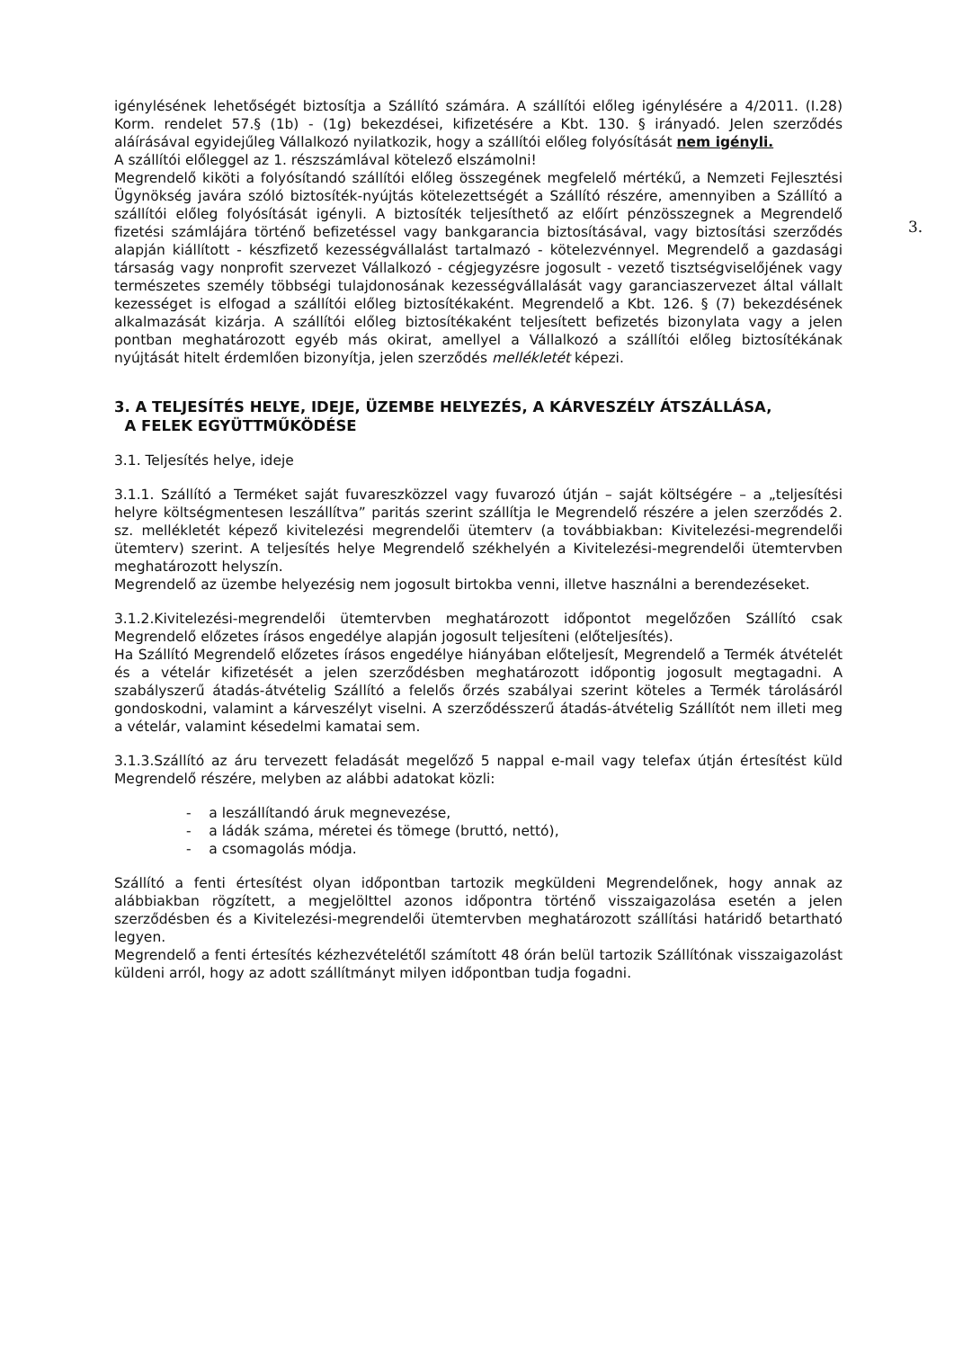3.
igénylésének lehetőségét biztosítja a Szállító számára. A szállítói előleg igénylésére a 4/2011. (I.28) Korm. rendelet 57.§ (1b) - (1g) bekezdései, kifizetésére a Kbt. 130. § irányadó. Jelen szerződés aláírásával egyidejűleg Vállalkozó nyilatkozik, hogy a szállítói előleg folyósítását nem igényli.
A szállítói előleggel az 1. részszámlával kötelező elszámolni!
Megrendelő kiköti a folyósítandó szállítói előleg összegének megfelelő mértékű, a Nemzeti Fejlesztési Ügynökség javára szóló biztosíték-nyújtás kötelezettségét a Szállító részére, amennyiben a Szállító a szállítói előleg folyósítását igényli. A biztosíték teljesíthető az előírt pénzösszegnek a Megrendelő fizetési számlájára történő befizetéssel vagy bankgarancia biztosításával, vagy biztosítási szerződés alapján kiállított - készfizető kezességvállalást tartalmazó - kötelezvénnyel. Megrendelő a gazdasági társaság vagy nonprofit szervezet Vállalkozó - cégjegyzésre jogosult - vezető tisztségviselőjének vagy természetes személy többségi tulajdonosának kezességvállalását vagy garanciaszervezet által vállalt kezességet is elfogad a szállítói előleg biztosítékaként. Megrendelő a Kbt. 126. § (7) bekezdésének alkalmazását kizárja. A szállítói előleg biztosítékaként teljesített befizetés bizonylata vagy a jelen pontban meghatározott egyéb más okirat, amellyel a Vállalkozó a szállítói előleg biztosítékának nyújtását hitelt érdemlően bizonyítja, jelen szerződés mellékletét képezi.
3. A TELJESÍTÉS HELYE, IDEJE, ÜZEMBE HELYEZÉS, A KÁRVESZÉLY ÁTSZÁLLÁSA,
A FELEK EGYÜTTMŰKÖDÉSE
3.1. Teljesítés helye, ideje
3.1.1. Szállító a Terméket saját fuvareszközzel vagy fuvarozó útján – saját költségére – a „teljesítési helyre költségmentesen leszállítva” paritás szerint szállítja le Megrendelő részére a jelen szerződés 2. sz. mellékletét képező kivitelezési megrendelői ütemterv (a továbbiakban: Kivitelezési-megrendelői ütemterv) szerint. A teljesítés helye Megrendelő székhelyén a Kivitelezési-megrendelői ütemtervben meghatározott helyszín.
Megrendelő az üzembe helyezésig nem jogosult birtokba venni, illetve használni a berendezéseket.
3.1.2.Kivitelezési-megrendelői ütemtervben meghatározott időpontot megelőzően Szállító csak Megrendelő előzetes írásos engedélye alapján jogosult teljesíteni (előteljesítés).
Ha Szállító Megrendelő előzetes írásos engedélye hiányában előteljesít, Megrendelő a Termék átvételét és a vételár kifizetését a jelen szerződésben meghatározott időpontig jogosult megtagadni. A szabályszerű átadás-átvételig Szállító a felelős őrzés szabályai szerint köteles a Termék tárolásáról gondoskodni, valamint a kárveszélyt viselni. A szerződésszerű átadás-átvételig Szállítót nem illeti meg a vételár, valamint késedelmi kamatai sem.
3.1.3.Szállító az áru tervezett feladását megelőző 5 nappal e-mail vagy telefax útján értesítést küld Megrendelő részére, melyben az alábbi adatokat közli:
- a leszállítandó áruk megnevezése,
- a ládák száma, méretei és tömege (bruttó, nettó),
- a csomagolás módja.
Szállító a fenti értesítést olyan időpontban tartozik megküldeni Megrendelőnek, hogy annak az alábbiakban rögzített, a megjelölttel azonos időpontra történő visszaigazolása esetén a jelen szerződésben és a Kivitelezési-megrendelői ütemtervben meghatározott szállítási határidő betartható legyen.
Megrendelő a fenti értesítés kézhezvételétől számított 48 órán belül tartozik Szállítónak visszaigazolást küldeni arról, hogy az adott szállítmányt milyen időpontban tudja fogadni.